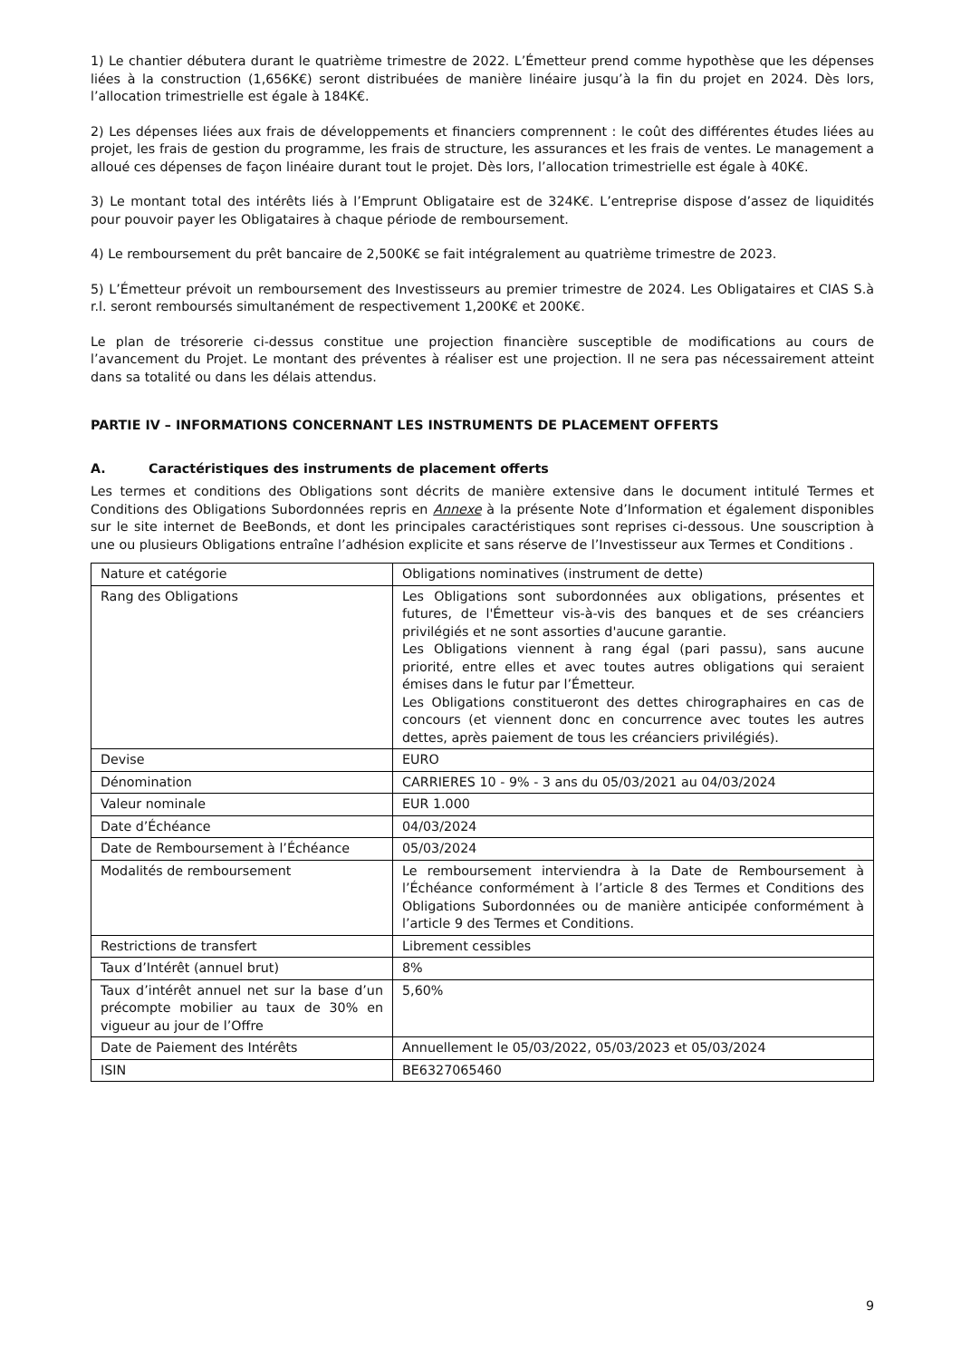1) Le chantier débutera durant le quatrième trimestre de 2022. L’Émetteur prend comme hypothèse que les dépenses liées à la construction (1,656K€) seront distribuées de manière linéaire jusqu’à la fin du projet en 2024. Dès lors, l’allocation trimestrielle est égale à 184K€.
2) Les dépenses liées aux frais de développements et financiers comprennent : le coût des différentes études liées au projet, les frais de gestion du programme, les frais de structure, les assurances et les frais de ventes. Le management a alloué ces dépenses de façon linéaire durant tout le projet. Dès lors, l’allocation trimestrielle est égale à 40K€.
3) Le montant total des intérêts liés à l’Emprunt Obligataire est de 324K€. L’entreprise dispose d’assez de liquidités pour pouvoir payer les Obligataires à chaque période de remboursement.
4) Le remboursement du prêt bancaire de 2,500K€ se fait intégralement au quatrième trimestre de 2023.
5) L’Émetteur prévoit un remboursement des Investisseurs au premier trimestre de 2024. Les Obligataires et CIAS S.à r.l. seront remboursés simultanément de respectivement 1,200K€ et 200K€.
Le plan de trésorerie ci-dessus constitue une projection financière susceptible de modifications au cours de l’avancement du Projet. Le montant des préventes à réaliser est une projection. Il ne sera pas nécessairement atteint dans sa totalité ou dans les délais attendus.
PARTIE IV – INFORMATIONS CONCERNANT LES INSTRUMENTS DE PLACEMENT OFFERTS
A. Caractéristiques des instruments de placement offerts
Les termes et conditions des Obligations sont décrits de manière extensive dans le document intitulé Termes et Conditions des Obligations Subordonnées repris en Annexe à la présente Note d’Information et également disponibles sur le site internet de BeeBonds, et dont les principales caractéristiques sont reprises ci-dessous. Une souscription à une ou plusieurs Obligations entraîne l’adhésion explicite et sans réserve de l’Investisseur aux Termes et Conditions .
| Nature et catégorie | Obligations nominatives (instrument de dette) |
| Rang des Obligations | Les Obligations sont subordonnées aux obligations, présentes et futures, de l'Émetteur vis-à-vis des banques et de ses créanciers privilégiés et ne sont assorties d'aucune garantie. Les Obligations viennent à rang égal (pari passu), sans aucune priorité, entre elles et avec toutes autres obligations qui seraient émises dans le futur par l’Émetteur. Les Obligations constitueront des dettes chirographaires en cas de concours (et viennent donc en concurrence avec toutes les autres dettes, après paiement de tous les créanciers privilégiés). |
| Devise | EURO |
| Dénomination | CARRIERES 10 - 9% - 3 ans du 05/03/2021 au 04/03/2024 |
| Valeur nominale | EUR 1.000 |
| Date d’Échéance | 04/03/2024 |
| Date de Remboursement à l’Échéance | 05/03/2024 |
| Modalités de remboursement | Le remboursement interviendra à la Date de Remboursement à l’Échéance conformément à l’article 8 des Termes et Conditions des Obligations Subordonnées ou de manière anticipée conformément à l’article 9 des Termes et Conditions. |
| Restrictions de transfert | Librement cessibles |
| Taux d’Intérêt (annuel brut) | 8% |
| Taux d’intérêt annuel net sur la base d’un précompte mobilier au taux de 30% en vigueur au jour de l’Offre | 5,60% |
| Date de Paiement des Intérêts | Annuellement le 05/03/2022, 05/03/2023 et 05/03/2024 |
| ISIN | BE6327065460 |
9